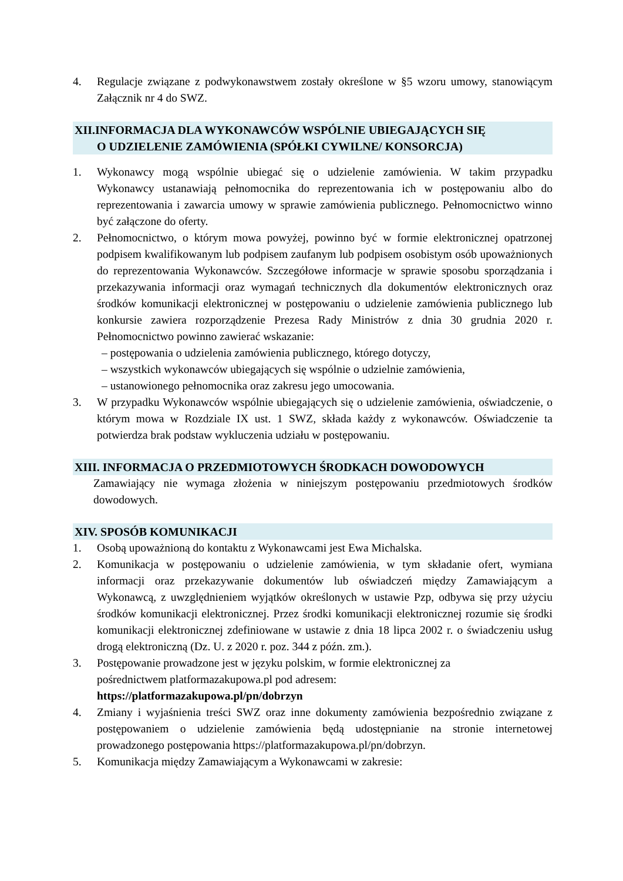4. Regulacje związane z podwykonawstwem zostały określone w §5 wzoru umowy, stanowiącym Załącznik nr 4 do SWZ.
XII.INFORMACJA DLA WYKONAWCÓW WSPÓLNIE UBIEGAJĄCYCH SIĘ
O UDZIELENIE ZAMÓWIENIA (SPÓŁKI CYWILNE/ KONSORCJA)
1. Wykonawcy mogą wspólnie ubiegać się o udzielenie zamówienia. W takim przypadku Wykonawcy ustanawiają pełnomocnika do reprezentowania ich w postępowaniu albo do reprezentowania i zawarcia umowy w sprawie zamówienia publicznego. Pełnomocnictwo winno być załączone do oferty.
2. Pełnomocnictwo, o którym mowa powyżej, powinno być w formie elektronicznej opatrzonej podpisem kwalifikowanym lub podpisem zaufanym lub podpisem osobistym osób upoważnionych do reprezentowania Wykonawców. Szczegółowe informacje w sprawie sposobu sporządzania i przekazywania informacji oraz wymagań technicznych dla dokumentów elektronicznych oraz środków komunikacji elektronicznej w postępowaniu o udzielenie zamówienia publicznego lub konkursie zawiera rozporządzenie Prezesa Rady Ministrów z dnia 30 grudnia 2020 r. Pełnomocnictwo powinno zawierać wskazanie:
– postępowania o udzielenia zamówienia publicznego, którego dotyczy,
– wszystkich wykonawców ubiegających się wspólnie o udzielnie zamówienia,
– ustanowionego pełnomocnika oraz zakresu jego umocowania.
3. W przypadku Wykonawców wspólnie ubiegających się o udzielenie zamówienia, oświadczenie, o którym mowa w Rozdziale IX ust. 1 SWZ, składa każdy z wykonawców. Oświadczenie ta potwierdza brak podstaw wykluczenia udziału w postępowaniu.
XIII. INFORMACJA O PRZEDMIOTOWYCH ŚRODKACH DOWODOWYCH
Zamawiający nie wymaga złożenia w niniejszym postępowaniu przedmiotowych środków dowodowych.
XIV. SPOSÓB KOMUNIKACJI
1. Osobą upoważnioną do kontaktu z Wykonawcami jest Ewa Michalska.
2. Komunikacja w postępowaniu o udzielenie zamówienia, w tym składanie ofert, wymiana informacji oraz przekazywanie dokumentów lub oświadczeń między Zamawiającym a Wykonawcą, z uwzględnieniem wyjątków określonych w ustawie Pzp, odbywa się przy użyciu środków komunikacji elektronicznej. Przez środki komunikacji elektronicznej rozumie się środki komunikacji elektronicznej zdefiniowane w ustawie z dnia 18 lipca 2002 r. o świadczeniu usług drogą elektroniczną (Dz. U. z 2020 r. poz. 344 z późn. zm.).
3. Postępowanie prowadzone jest w języku polskim, w formie elektronicznej za
pośrednictwem platformazakupowa.pl pod adresem:
https://platformazakupowa.pl/pn/dobrzyn
4. Zmiany i wyjaśnienia treści SWZ oraz inne dokumenty zamówienia bezpośrednio związane z postępowaniem o udzielenie zamówienia będą udostępnianie na stronie internetowej prowadzonego postępowania https://platformazakupowa.pl/pn/dobrzyn.
5. Komunikacja między Zamawiającym a Wykonawcami w zakresie: